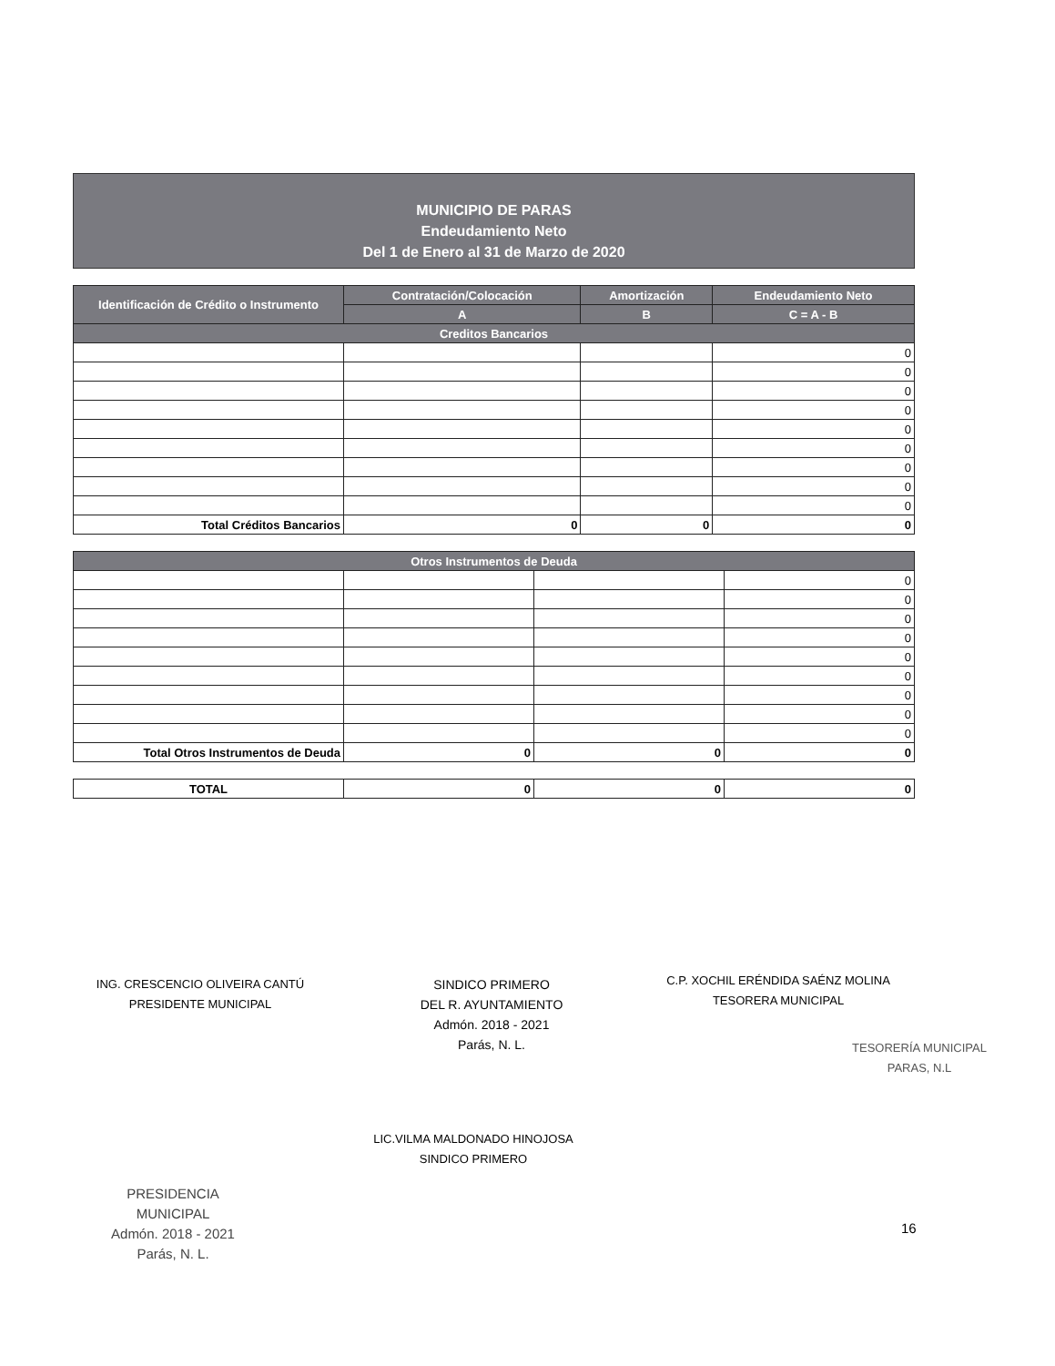MUNICIPIO DE PARAS
Endeudamiento Neto
Del 1 de Enero al 31 de Marzo de 2020
| Identificación de Crédito o Instrumento | Contratación/Colocación | Amortización | Endeudamiento Neto |
| --- | --- | --- | --- |
| | A | B | C = A - B |
| Creditos Bancarios | | | |
| | | | 0 |
| | | | 0 |
| | | | 0 |
| | | | 0 |
| | | | 0 |
| | | | 0 |
| | | | 0 |
| | | | 0 |
| | | | 0 |
| Total Créditos Bancarios | 0 | 0 | 0 |
| Otros Instrumentos de Deuda | | | |
| --- | --- | --- | --- |
| | | | 0 |
| | | | 0 |
| | | | 0 |
| | | | 0 |
| | | | 0 |
| | | | 0 |
| | | | 0 |
| | | | 0 |
| | | | 0 |
| Total Otros Instrumentos de Deuda | 0 | 0 | 0 |
| TOTAL | 0 | 0 | 0 |
ING. CRESCENCIO OLIVEIRA CANTÚ
PRESIDENTE MUNICIPAL
SINDICO PRIMERO
DEL R. AYUNTAMIENTO
Admón. 2018 - 2021
Parás, N. L.
C.P. XOCHIL ERÉNDIDA SAÉNZ MOLINA
TESORERA MUNICIPAL
TESORERÍA MUNICIPAL
PARAS, N.L
LIC.VILMA MALDONADO HINOJOSA
SINDICO PRIMERO
PRESIDENCIA
MUNICIPAL
Admón. 2018 - 2021
Parás, N. L.
16